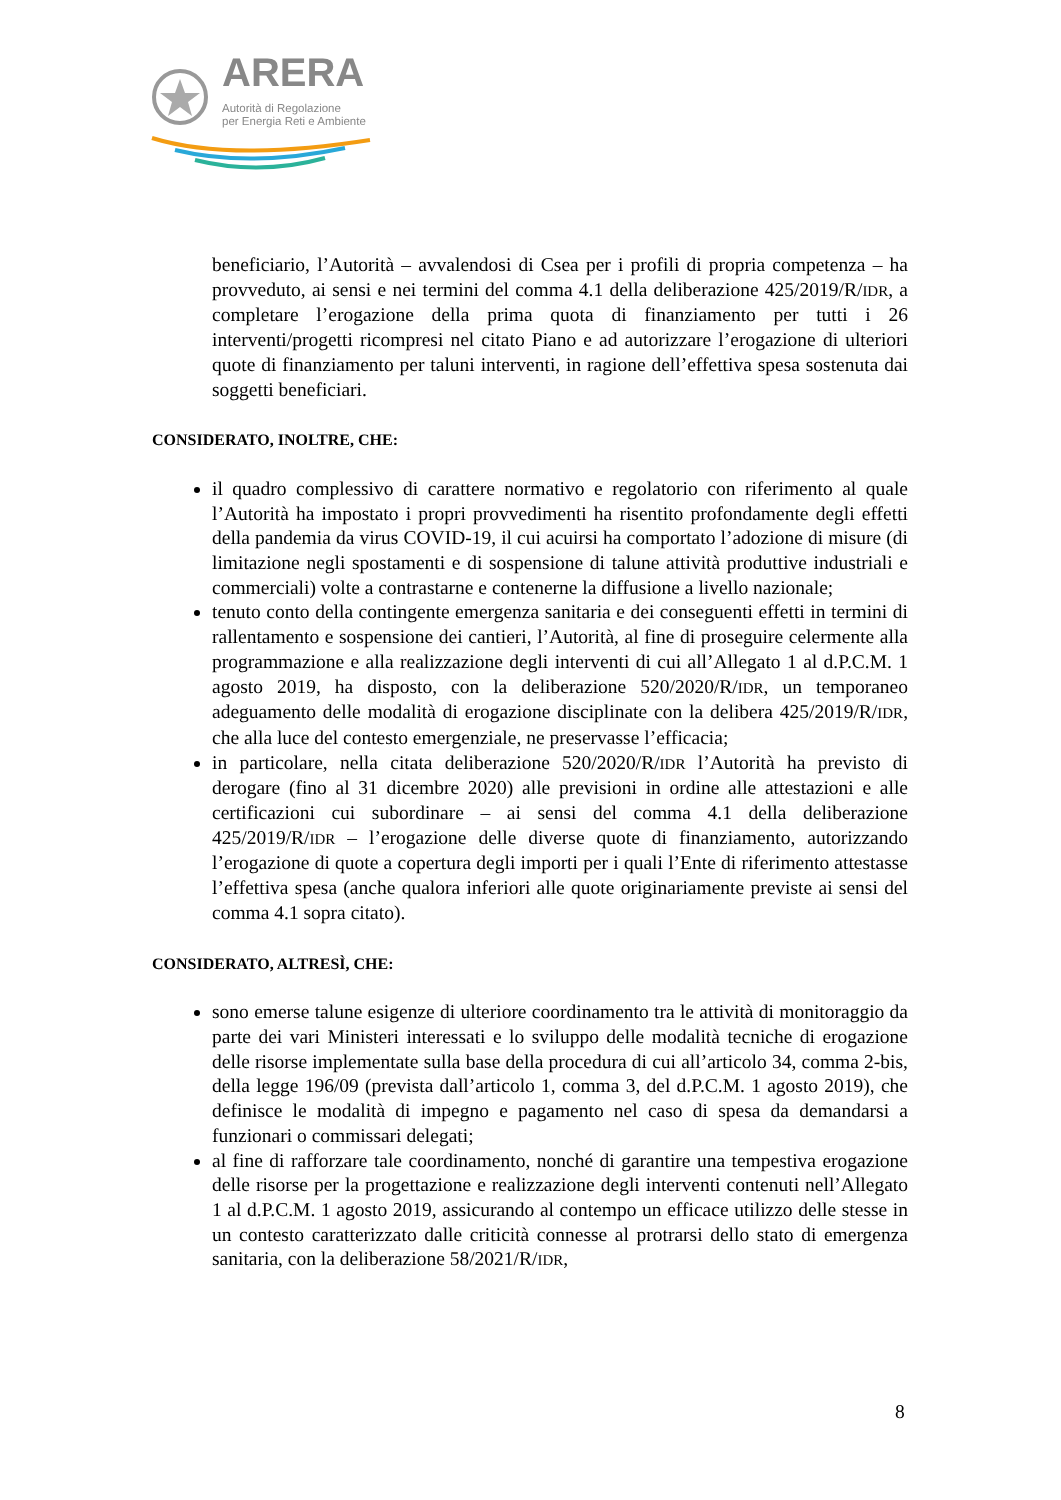ARERA
Autorità di Regolazione
per Energia Reti e Ambiente
beneficiario, l’Autorità – avvalendosi di Csea per i profili di propria competenza – ha provveduto, ai sensi e nei termini del comma 4.1 della deliberazione 425/2019/R/IDR, a completare l’erogazione della prima quota di finanziamento per tutti i 26 interventi/progetti ricompresi nel citato Piano e ad autorizzare l’erogazione di ulteriori quote di finanziamento per taluni interventi, in ragione dell’effettiva spesa sostenuta dai soggetti beneficiari.
CONSIDERATO, INOLTRE, CHE:
il quadro complessivo di carattere normativo e regolatorio con riferimento al quale l’Autorità ha impostato i propri provvedimenti ha risentito profondamente degli effetti della pandemia da virus COVID-19, il cui acuirsi ha comportato l’adozione di misure (di limitazione negli spostamenti e di sospensione di talune attività produttive industriali e commerciali) volte a contrastarne e contenerne la diffusione a livello nazionale;
tenuto conto della contingente emergenza sanitaria e dei conseguenti effetti in termini di rallentamento e sospensione dei cantieri, l’Autorità, al fine di proseguire celermente alla programmazione e alla realizzazione degli interventi di cui all’Allegato 1 al d.P.C.M. 1 agosto 2019, ha disposto, con la deliberazione 520/2020/R/IDR, un temporaneo adeguamento delle modalità di erogazione disciplinate con la delibera 425/2019/R/IDR, che alla luce del contesto emergenziale, ne preservasse l’efficacia;
in particolare, nella citata deliberazione 520/2020/R/IDR l’Autorità ha previsto di derogare (fino al 31 dicembre 2020) alle previsioni in ordine alle attestazioni e alle certificazioni cui subordinare – ai sensi del comma 4.1 della deliberazione 425/2019/R/IDR – l’erogazione delle diverse quote di finanziamento, autorizzando l’erogazione di quote a copertura degli importi per i quali l’Ente di riferimento attestasse l’effettiva spesa (anche qualora inferiori alle quote originariamente previste ai sensi del comma 4.1 sopra citato).
CONSIDERATO, ALTRESÌ, CHE:
sono emerse talune esigenze di ulteriore coordinamento tra le attività di monitoraggio da parte dei vari Ministeri interessati e lo sviluppo delle modalità tecniche di erogazione delle risorse implementate sulla base della procedura di cui all’articolo 34, comma 2-bis, della legge 196/09 (prevista dall’articolo 1, comma 3, del d.P.C.M. 1 agosto 2019), che definisce le modalità di impegno e pagamento nel caso di spesa da demandarsi a funzionari o commissari delegati;
al fine di rafforzare tale coordinamento, nonché di garantire una tempestiva erogazione delle risorse per la progettazione e realizzazione degli interventi contenuti nell’Allegato 1 al d.P.C.M. 1 agosto 2019, assicurando al contempo un efficace utilizzo delle stesse in un contesto caratterizzato dalle criticità connesse al protrarsi dello stato di emergenza sanitaria, con la deliberazione 58/2021/R/IDR,
8